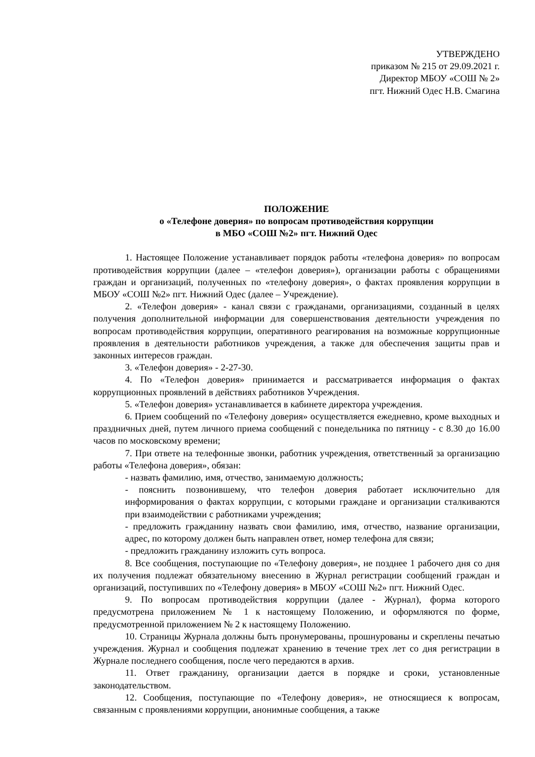УТВЕРЖДЕНО
приказом № 215 от 29.09.2021 г.
Директор МБОУ «СОШ № 2»
пгт. Нижний Одес Н.В. Смагина
ПОЛОЖЕНИЕ
о «Телефоне доверия» по вопросам противодействия коррупции
в МБО «СОШ №2» пгт. Нижний Одес
1. Настоящее Положение устанавливает порядок работы «телефона доверия» по вопросам противодействия коррупции (далее – «телефон доверия»), организации работы с обращениями граждан и организаций, полученных по «телефону доверия», о фактах проявления коррупции в МБОУ «СОШ №2» пгт. Нижний Одес (далее – Учреждение).
2. «Телефон доверия» - канал связи с гражданами, организациями, созданный в целях получения дополнительной информации для совершенствования деятельности учреждения по вопросам противодействия коррупции, оперативного реагирования на возможные коррупционные проявления в деятельности работников учреждения, а также для обеспечения защиты прав и законных интересов граждан.
3. «Телефон доверия» - 2-27-30.
4. По «Телефон доверия» принимается и рассматривается информация о фактах коррупционных проявлений в действиях работников Учреждения.
5. «Телефон доверия» устанавливается в кабинете директора учреждения.
6. Прием сообщений по «Телефону доверия» осуществляется ежедневно, кроме выходных и праздничных дней, путем личного приема сообщений с понедельника по пятницу - с 8.30 до 16.00 часов по московскому времени;
7. При ответе на телефонные звонки, работник учреждения, ответственный за организацию работы «Телефона доверия», обязан:
- назвать фамилию, имя, отчество, занимаемую должность;
- пояснить позвонившему, что телефон доверия работает исключительно для информирования о фактах коррупции, с которыми граждане и организации сталкиваются при взаимодействии с работниками учреждения;
- предложить гражданину назвать свои фамилию, имя, отчество, название организации, адрес, по которому должен быть направлен ответ, номер телефона для связи;
- предложить гражданину изложить суть вопроса.
8. Все сообщения, поступающие по «Телефону доверия», не позднее 1 рабочего дня со дня их получения подлежат обязательному внесению в Журнал регистрации сообщений граждан и организаций, поступивших по «Телефону доверия» в МБОУ «СОШ №2» пгт. Нижний Одес.
9. По вопросам противодействия коррупции (далее - Журнал), форма которого предусмотрена приложением № 1 к настоящему Положению, и оформляются по форме, предусмотренной приложением № 2 к настоящему Положению.
10. Страницы Журнала должны быть пронумерованы, прошнурованы и скреплены печатью учреждения. Журнал и сообщения подлежат хранению в течение трех лет со дня регистрации в Журнале последнего сообщения, после чего передаются в архив.
11. Ответ гражданину, организации дается в порядке и сроки, установленные законодательством.
12. Сообщения, поступающие по «Телефону доверия», не относящиеся к вопросам, связанным с проявлениями коррупции, анонимные сообщения, а также